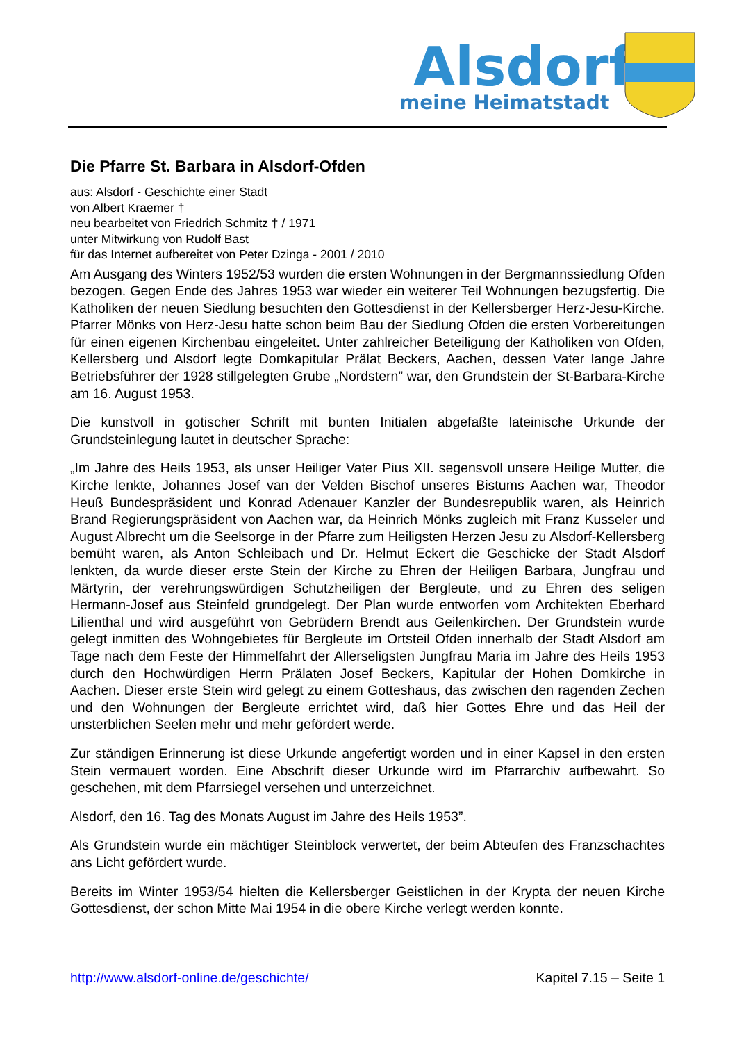Alsdorf
meine Heimatstadt
Die Pfarre St. Barbara in Alsdorf-Ofden
aus: Alsdorf - Geschichte einer Stadt
von Albert Kraemer †
neu bearbeitet von Friedrich Schmitz † / 1971
unter Mitwirkung von Rudolf Bast
für das Internet aufbereitet von Peter Dzinga - 2001 / 2010
Am Ausgang des Winters 1952/53 wurden die ersten Wohnungen in der Bergmannssiedlung Ofden bezogen. Gegen Ende des Jahres 1953 war wieder ein weiterer Teil Wohnungen bezugsfertig. Die Katholiken der neuen Siedlung besuchten den Gottesdienst in der Kellersberger Herz-Jesu-Kirche. Pfarrer Mönks von Herz-Jesu hatte schon beim Bau der Siedlung Ofden die ersten Vorbereitungen für einen eigenen Kirchenbau eingeleitet. Unter zahlreicher Beteiligung der Katholiken von Ofden, Kellersberg und Alsdorf legte Domkapitular Prälat Beckers, Aachen, dessen Vater lange Jahre Betriebsführer der 1928 stillgelegten Grube „Nordstern” war, den Grundstein der St-Barbara-Kirche am 16. August 1953.
Die kunstvoll in gotischer Schrift mit bunten Initialen abgefaßte lateinische Urkunde der Grundsteinlegung lautet in deutscher Sprache:
„Im Jahre des Heils 1953, als unser Heiliger Vater Pius XII. segensvoll unsere Heilige Mutter, die Kirche lenkte, Johannes Josef van der Velden Bischof unseres Bistums Aachen war, Theodor Heuß Bundespräsident und Konrad Adenauer Kanzler der Bundesrepublik waren, als Heinrich Brand Regierungspräsident von Aachen war, da Heinrich Mönks zugleich mit Franz Kusseler und August Albrecht um die Seelsorge in der Pfarre zum Heiligsten Herzen Jesu zu Alsdorf-Kellersberg bemüht waren, als Anton Schleibach und Dr. Helmut Eckert die Geschicke der Stadt Alsdorf lenkten, da wurde dieser erste Stein der Kirche zu Ehren der Heiligen Barbara, Jungfrau und Märtyrin, der verehrungswürdigen Schutzheiligen der Bergleute, und zu Ehren des seligen Hermann-Josef aus Steinfeld grundgelegt. Der Plan wurde entworfen vom Architekten Eberhard Lilienthal und wird ausgeführt von Gebrüdern Brendt aus Geilenkirchen. Der Grundstein wurde gelegt inmitten des Wohngebietes für Bergleute im Ortsteil Ofden innerhalb der Stadt Alsdorf am Tage nach dem Feste der Himmelfahrt der Allerseligsten Jungfrau Maria im Jahre des Heils 1953 durch den Hochwürdigen Herrn Prälaten Josef Beckers, Kapitular der Hohen Domkirche in Aachen. Dieser erste Stein wird gelegt zu einem Gotteshaus, das zwischen den ragenden Zechen und den Wohnungen der Bergleute errichtet wird, daß hier Gottes Ehre und das Heil der unsterblichen Seelen mehr und mehr gefördert werde.
Zur ständigen Erinnerung ist diese Urkunde angefertigt worden und in einer Kapsel in den ersten Stein vermauert worden. Eine Abschrift dieser Urkunde wird im Pfarrarchiv aufbewahrt. So geschehen, mit dem Pfarrsiegel versehen und unterzeichnet.
Alsdorf, den 16. Tag des Monats August im Jahre des Heils 1953”.
Als Grundstein wurde ein mächtiger Steinblock verwertet, der beim Abteufen des Franzschachtes ans Licht gefördert wurde.
Bereits im Winter 1953/54 hielten die Kellersberger Geistlichen in der Krypta der neuen Kirche Gottesdienst, der schon Mitte Mai 1954 in die obere Kirche verlegt werden konnte.
http://www.alsdorf-online.de/geschichte/ Kapitel 7.15 – Seite 1